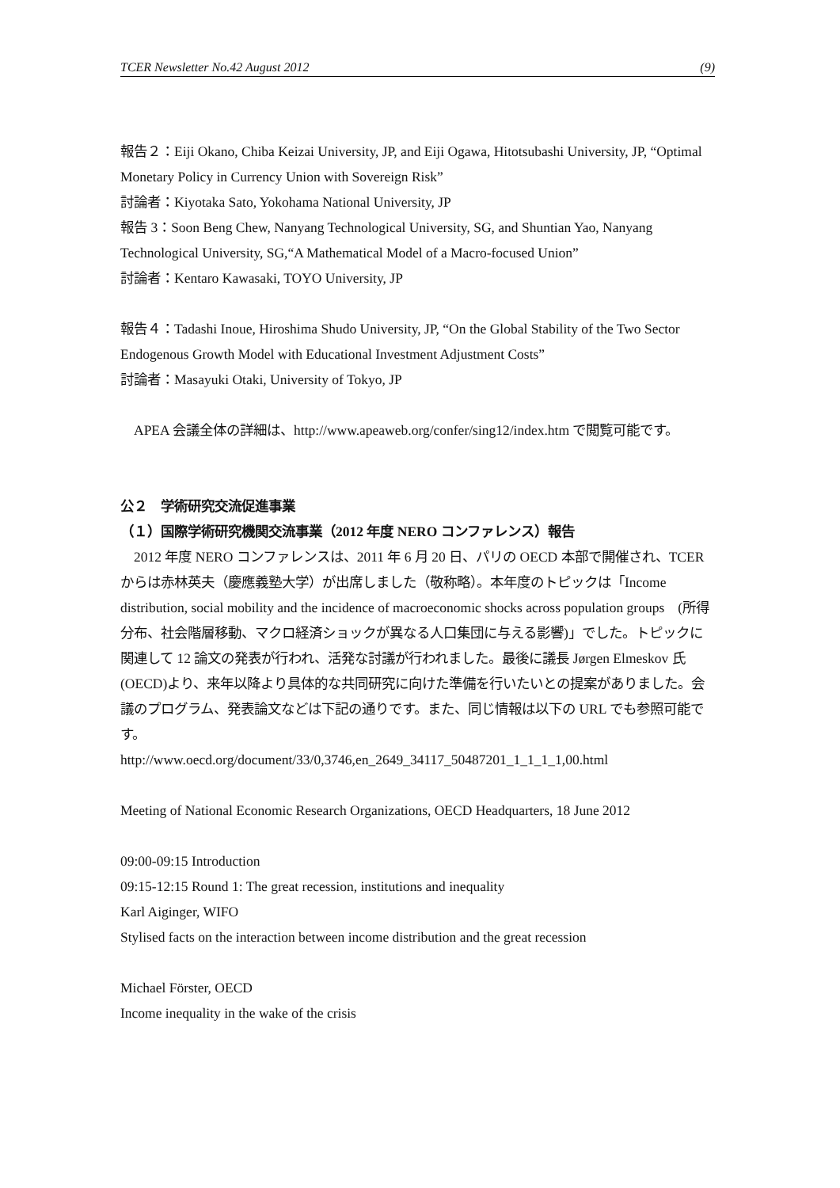TCER Newsletter No.42 August 2012 (9)
報告２：Eiji Okano, Chiba Keizai University, JP, and Eiji Ogawa, Hitotsubashi University, JP, “Optimal Monetary Policy in Currency Union with Sovereign Risk”
討論者：Kiyotaka Sato, Yokohama National University, JP
報告 3：Soon Beng Chew, Nanyang Technological University, SG, and Shuntian Yao, Nanyang Technological University, SG,“A Mathematical Model of a Macro-focused Union”
討論者：Kentaro Kawasaki, TOYO University, JP
報告４：Tadashi Inoue, Hiroshima Shudo University, JP, “On the Global Stability of the Two Sector Endogenous Growth Model with Educational Investment Adjustment Costs”
討論者：Masayuki Otaki, University of Tokyo, JP
　APEA 会議全体の詳細は、http://www.apeaweb.org/confer/sing12/index.htm で閲覧可能です。
公２　学術研究交流促進事業
（１）国際学術研究機関交流事業（2012 年度 NERO コンファレンス）報告
　2012 年度 NERO コンファレンスは、2011 年 6 月 20 日、パリの OECD 本部で開催され、TCER からは赤林英夫（慶應義塾大学）が出席しました（敬称略）。本年度のトピックは「Income distribution, social mobility and the incidence of macroeconomic shocks across population groups　(所得分布、社会階層移動、マクロ経済ショックが異なる人口集団に与える影響)」でした。トピックに関連して 12 論文の発表が行われ、活発な討議が行われました。最後に議長 Jørgen Elmeskov 氏(OECD)より、来年以降より具体的な共同研究に向けた準備を行いたいとの提案がありました。会議のプログラム、発表論文などは下記の通りです。また、同じ情報は以下の URL でも参照可能です。
http://www.oecd.org/document/33/0,3746,en_2649_34117_50487201_1_1_1_1,00.html
Meeting of National Economic Research Organizations, OECD Headquarters, 18 June 2012
09:00-09:15 Introduction
09:15-12:15 Round 1: The great recession, institutions and inequality
Karl Aiginger, WIFO
Stylised facts on the interaction between income distribution and the great recession
Michael Förster, OECD
Income inequality in the wake of the crisis